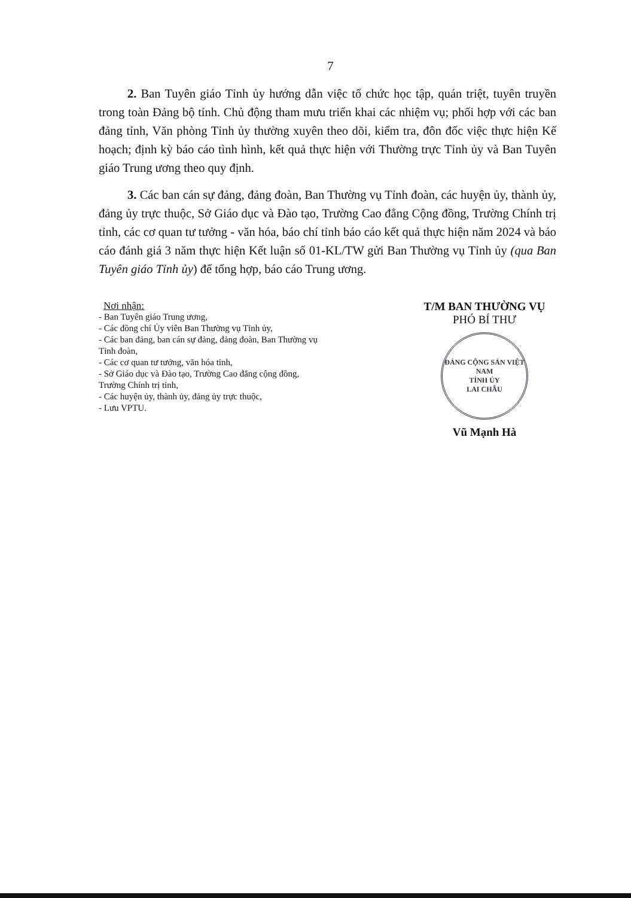7
2. Ban Tuyên giáo Tỉnh ủy hướng dẫn việc tổ chức học tập, quán triệt, tuyên truyền trong toàn Đảng bộ tỉnh. Chủ động tham mưu triển khai các nhiệm vụ; phối hợp với các ban đảng tỉnh, Văn phòng Tỉnh ủy thường xuyên theo dõi, kiểm tra, đôn đốc việc thực hiện Kế hoạch; định kỳ báo cáo tình hình, kết quả thực hiện với Thường trực Tỉnh ủy và Ban Tuyên giáo Trung ương theo quy định.
3. Các ban cán sự đảng, đảng đoàn, Ban Thường vụ Tỉnh đoàn, các huyện ủy, thành ủy, đảng ủy trực thuộc, Sở Giáo dục và Đào tạo, Trường Cao đẳng Cộng đồng, Trường Chính trị tỉnh, các cơ quan tư tưởng - văn hóa, báo chí tỉnh báo cáo kết quả thực hiện năm 2024 và báo cáo đánh giá 3 năm thực hiện Kết luận số 01-KL/TW gửi Ban Thường vụ Tỉnh ủy (qua Ban Tuyên giáo Tỉnh ủy) để tổng hợp, báo cáo Trung ương.
Nơi nhận:
- Ban Tuyên giáo Trung ương,
- Các đồng chí Ủy viên Ban Thường vụ Tỉnh ủy,
- Các ban đảng, ban cán sự đảng, đảng đoàn, Ban Thường vụ Tỉnh đoàn,
- Các cơ quan tư tưởng, văn hóa tỉnh,
- Sở Giáo dục và Đào tạo, Trường Cao đẳng cộng đồng, Trường Chính trị tỉnh,
- Các huyện ủy, thành ủy, đảng ủy trực thuộc,
- Lưu VPTU.
T/M BAN THƯỜNG VỤ
PHÓ BÍ THƯ
ĐẢNG CỘNG SẢN VIỆT NAM
TỈNH ỦY
LAI CHÂU
Vũ Mạnh Hà